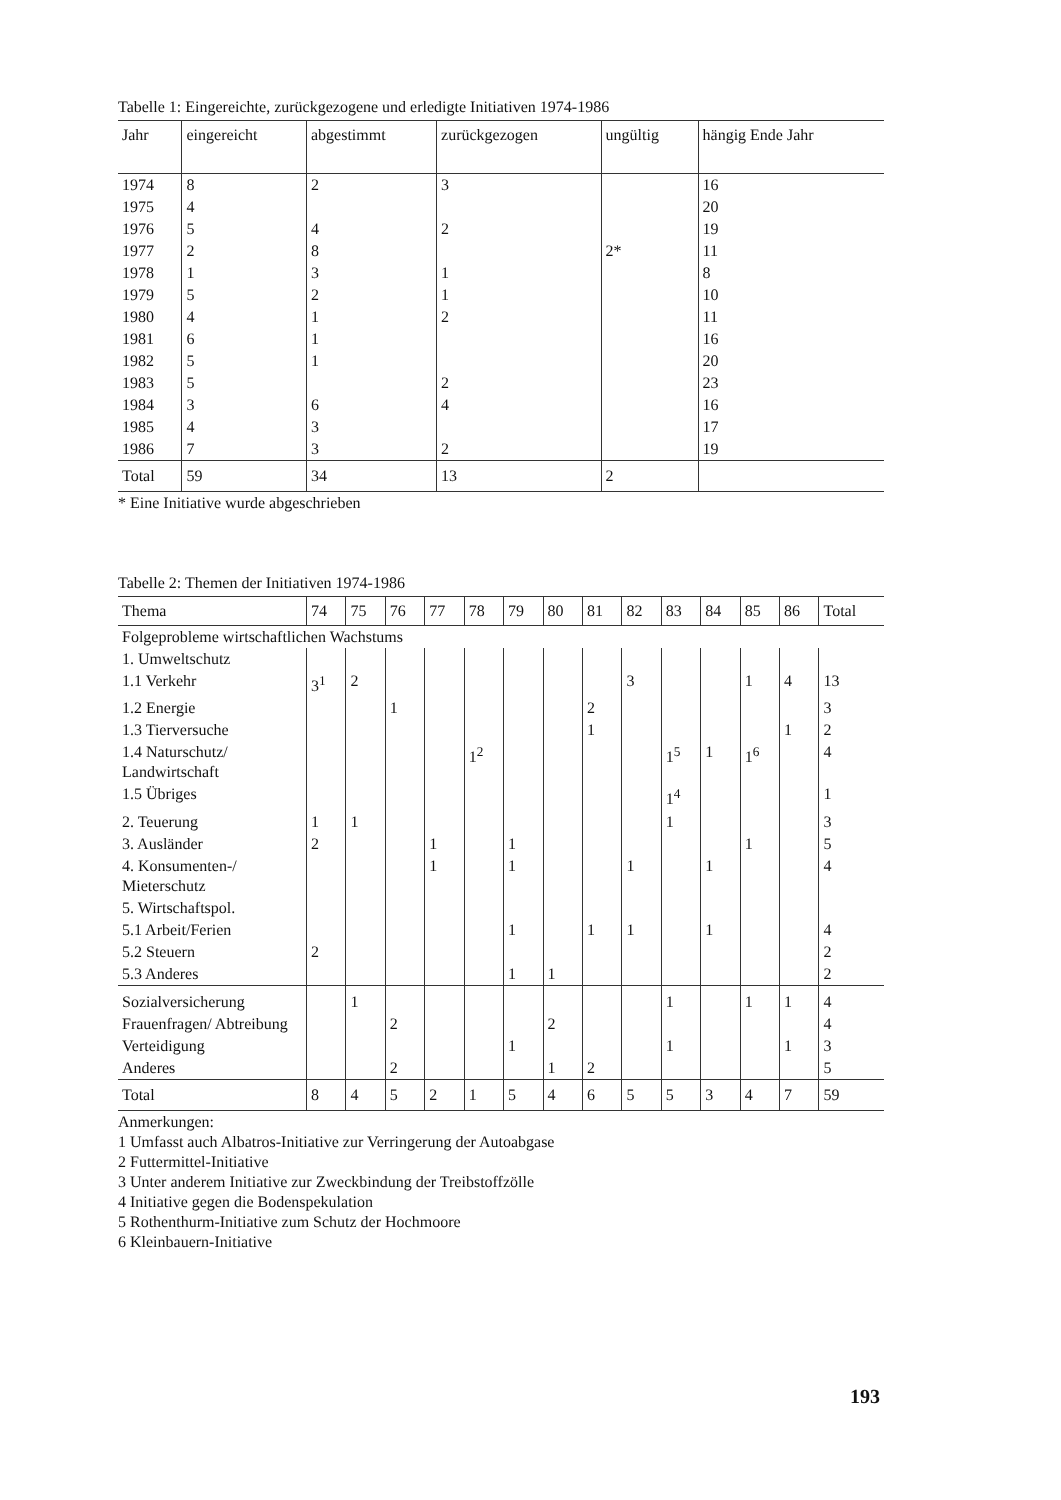Tabelle 1: Eingereichte, zurückgezogene und erledigte Initiativen 1974-1986
| Jahr | eingereicht | abgestimmt | zurückgezogen | ungültig | hängig Ende Jahr |
| --- | --- | --- | --- | --- | --- |
| 1974 | 8 | 2 | 3 | | 16 |
| 1975 | 4 | | | | 20 |
| 1976 | 5 | 4 | 2 | | 19 |
| 1977 | 2 | 8 | | 2* | 11 |
| 1978 | 1 | 3 | 1 | | 8 |
| 1979 | 5 | 2 | 1 | | 10 |
| 1980 | 4 | 1 | 2 | | 11 |
| 1981 | 6 | 1 | | | 16 |
| 1982 | 5 | 1 | | | 20 |
| 1983 | 5 | | 2 | | 23 |
| 1984 | 3 | 6 | 4 | | 16 |
| 1985 | 4 | 3 | | | 17 |
| 1986 | 7 | 3 | 2 | | 19 |
| Total | 59 | 34 | 13 | 2 | |
* Eine Initiative wurde abgeschrieben
Tabelle 2: Themen der Initiativen 1974-1986
| Thema | 74 | 75 | 76 | 77 | 78 | 79 | 80 | 81 | 82 | 83 | 84 | 85 | 86 | Total |
| --- | --- | --- | --- | --- | --- | --- | --- | --- | --- | --- | --- | --- | --- | --- |
| Folgeprobleme wirtschaftlichen Wachstums | | | | | | | | | | | | | | |
| 1. Umweltschutz | | | | | | | | | | | | | | |
| 1.1 Verkehr | 3<sup>1</sup> | 2 | | | | | | | 3 | | | 1 | 4 | 13 |
| 1.2 Energie | | | 1 | | | | | 2 | | | | | | 3 |
| 1.3 Tierversuche | | | | | | | | 1 | | | | | 1 | 2 |
| 1.4 Naturschutz/ Landwirtschaft | | | | | 1<sup>2</sup> | | | | | 1<sup>5</sup> | 1 | 1<sup>6</sup> | | 4 |
| 1.5 Übriges | | | | | | | | | | 1<sup>4</sup> | | | | 1 |
| 2. Teuerung | 1 | 1 | | | | | | | | 1 | | | | 3 |
| 3. Ausländer | 2 | | | 1 | | 1 | | | | | | 1 | | 5 |
| 4. Konsumenten-/ Mieterschutz | | | | 1 | | 1 | | | 1 | | 1 | | | 4 |
| 5. Wirtschaftspol. | | | | | | | | | | | | | | |
| 5.1 Arbeit/Ferien | | | | | | 1 | | 1 | 1 | | 1 | | | 4 |
| 5.2 Steuern | 2 | | | | | | | | | | | | | 2 |
| 5.3 Anderes | | | | | | 1 | 1 | | | | | | | 2 |
| Sozialversicherung | | 1 | | | | | | | | 1 | | 1 | 1 | 4 |
| Frauenfragen/ Abtreibung | | | 2 | | | | 2 | | | | | | | 4 |
| Verteidigung | | | | | | 1 | | | | 1 | | | 1 | 3 |
| Anderes | | | 2 | | | | 1 | 2 | | | | | | 5 |
| Total | 8 | 4 | 5 | 2 | 1 | 5 | 4 | 6 | 5 | 5 | 3 | 4 | 7 | 59 |
Anmerkungen:
1 Umfasst auch Albatros-Initiative zur Verringerung der Autoabgase
2 Futtermittel-Initiative
3 Unter anderem Initiative zur Zweckbindung der Treibstoffzölle
4 Initiative gegen die Bodenspekulation
5 Rothenthurm-Initiative zum Schutz der Hochmoore
6 Kleinbauern-Initiative
193